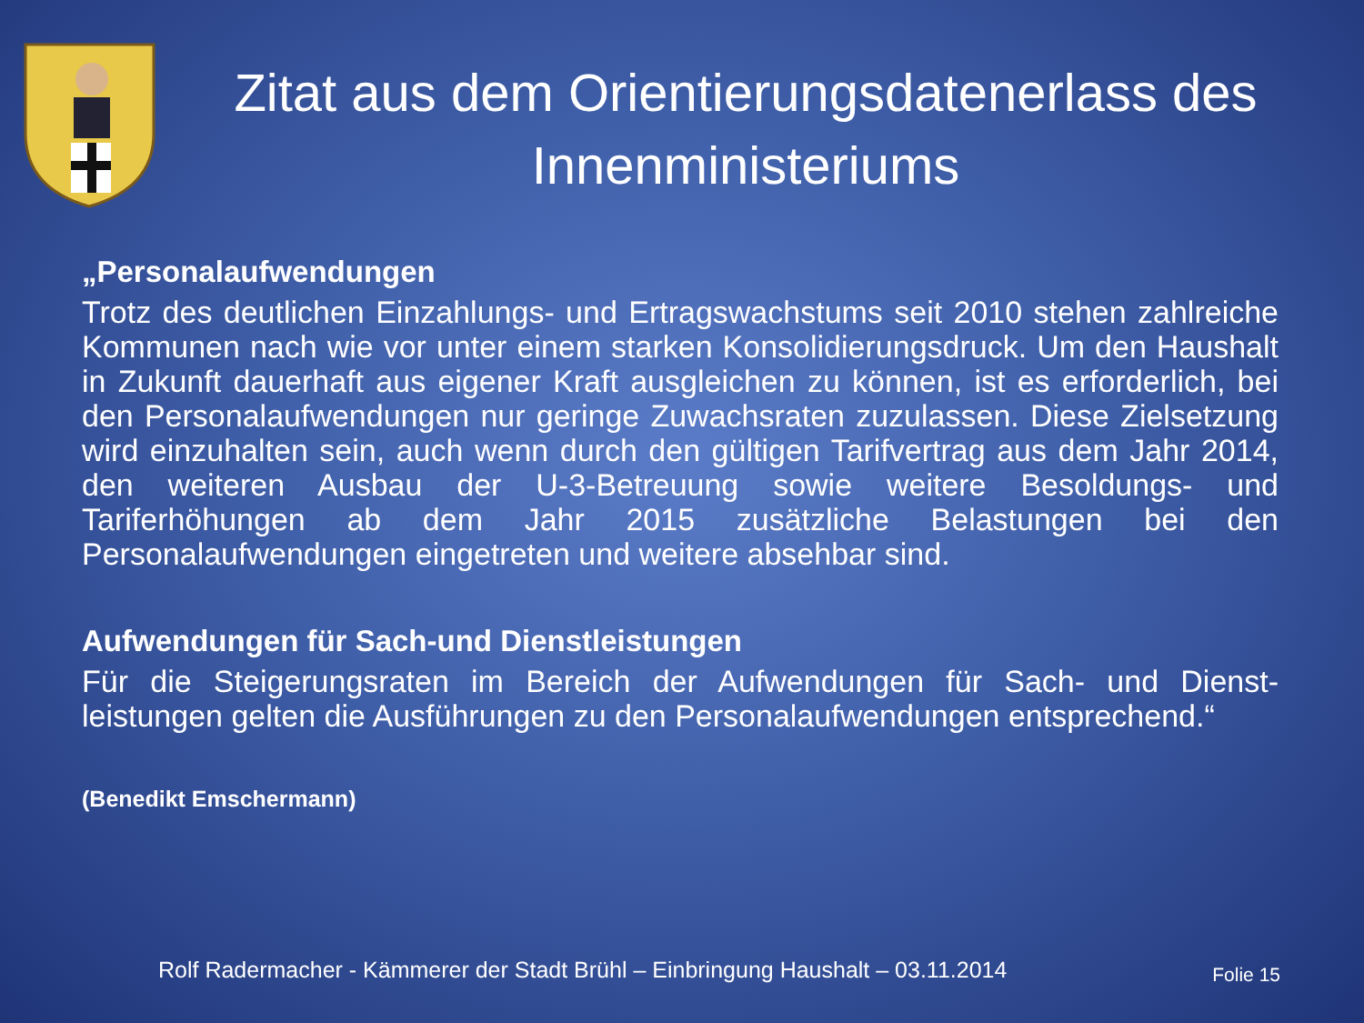Zitat aus dem Orientierungsdatenerlass des Innenministeriums
„Personalaufwendungen
Trotz des deutlichen Einzahlungs- und Ertragswachstums seit 2010 stehen zahlreiche Kommunen nach wie vor unter einem starken Konsolidierungsdruck. Um den Haushalt in Zukunft dauerhaft aus eigener Kraft ausgleichen zu können, ist es erforderlich, bei den Personalaufwendungen nur geringe Zuwachsraten zuzulassen. Diese Zielsetzung wird einzuhalten sein, auch wenn durch den gültigen Tarifvertrag aus dem Jahr 2014, den weiteren Ausbau der U-3-Betreuung sowie weitere Besoldungs- und Tariferhöhungen ab dem Jahr 2015 zusätzliche Belastungen bei den Personalaufwendungen eingetreten und weitere absehbar sind.
Aufwendungen für Sach-und Dienstleistungen
Für die Steigerungsraten im Bereich der Aufwendungen für Sach- und Dienst-leistungen gelten die Ausführungen zu den Personalaufwendungen entsprechend.“
(Benedikt Emschermann)
Rolf Radermacher - Kämmerer der Stadt Brühl – Einbringung Haushalt – 03.11.2014
Folie 15